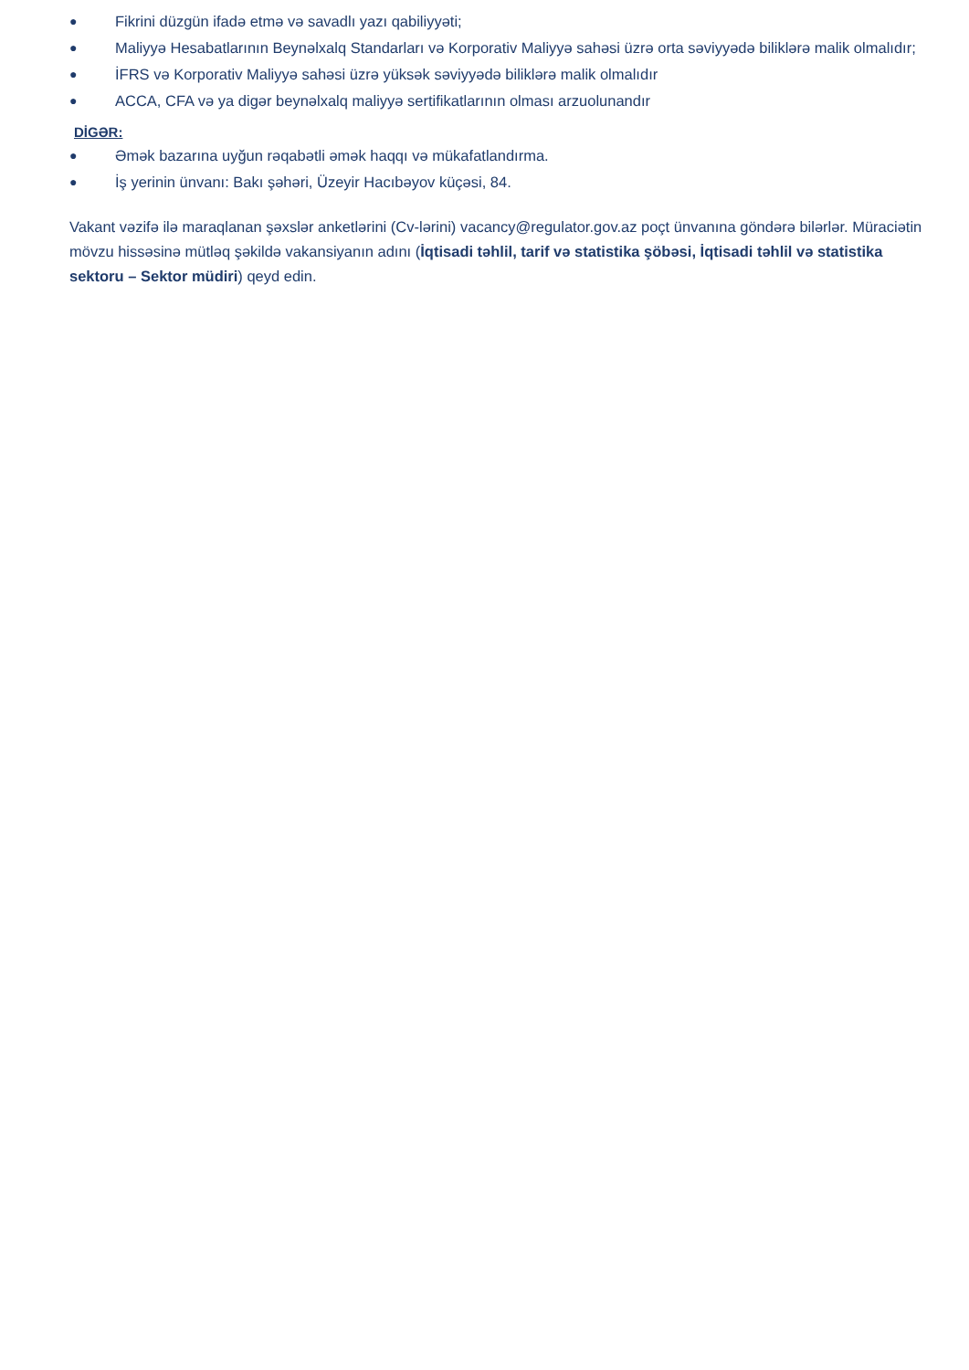● Fikrini düzgün ifadə etmə və savadlı yazı qabiliyyəti;
● Maliyyə Hesabatlarının Beynəlxalq Standarları və Korporativ Maliyyə sahəsi üzrə orta səviyyədə biliklərə malik olmalıdır;
● İFRS və Korporativ Maliyyə sahəsi üzrə yüksək səviyyədə biliklərə malik olmalıdır
● ACCA, CFA və ya digər beynəlxalq maliyyə sertifikatlarının olması arzuolunandır
DİGƏR:
● Əmək bazarına uyğun rəqabətli əmək haqqı və mükafatlandırma.
● İş yerinin ünvanı: Bakı şəhəri, Üzeyir Hacıbəyov küçəsi, 84.
Vakant vəzifə ilə maraqlanan şəxslər anketlərini (Cv-lərini) vacancy@regulator.gov.az poçt ünvanına göndərə bilərlər. Müraciətin mövzu hissəsinə mütləq şəkildə vakansiyanın adını (İqtisadi təhlil, tarif və statistika şöbəsi, İqtisadi təhlil və statistika sektoru – Sektor müdiri) qeyd edin.